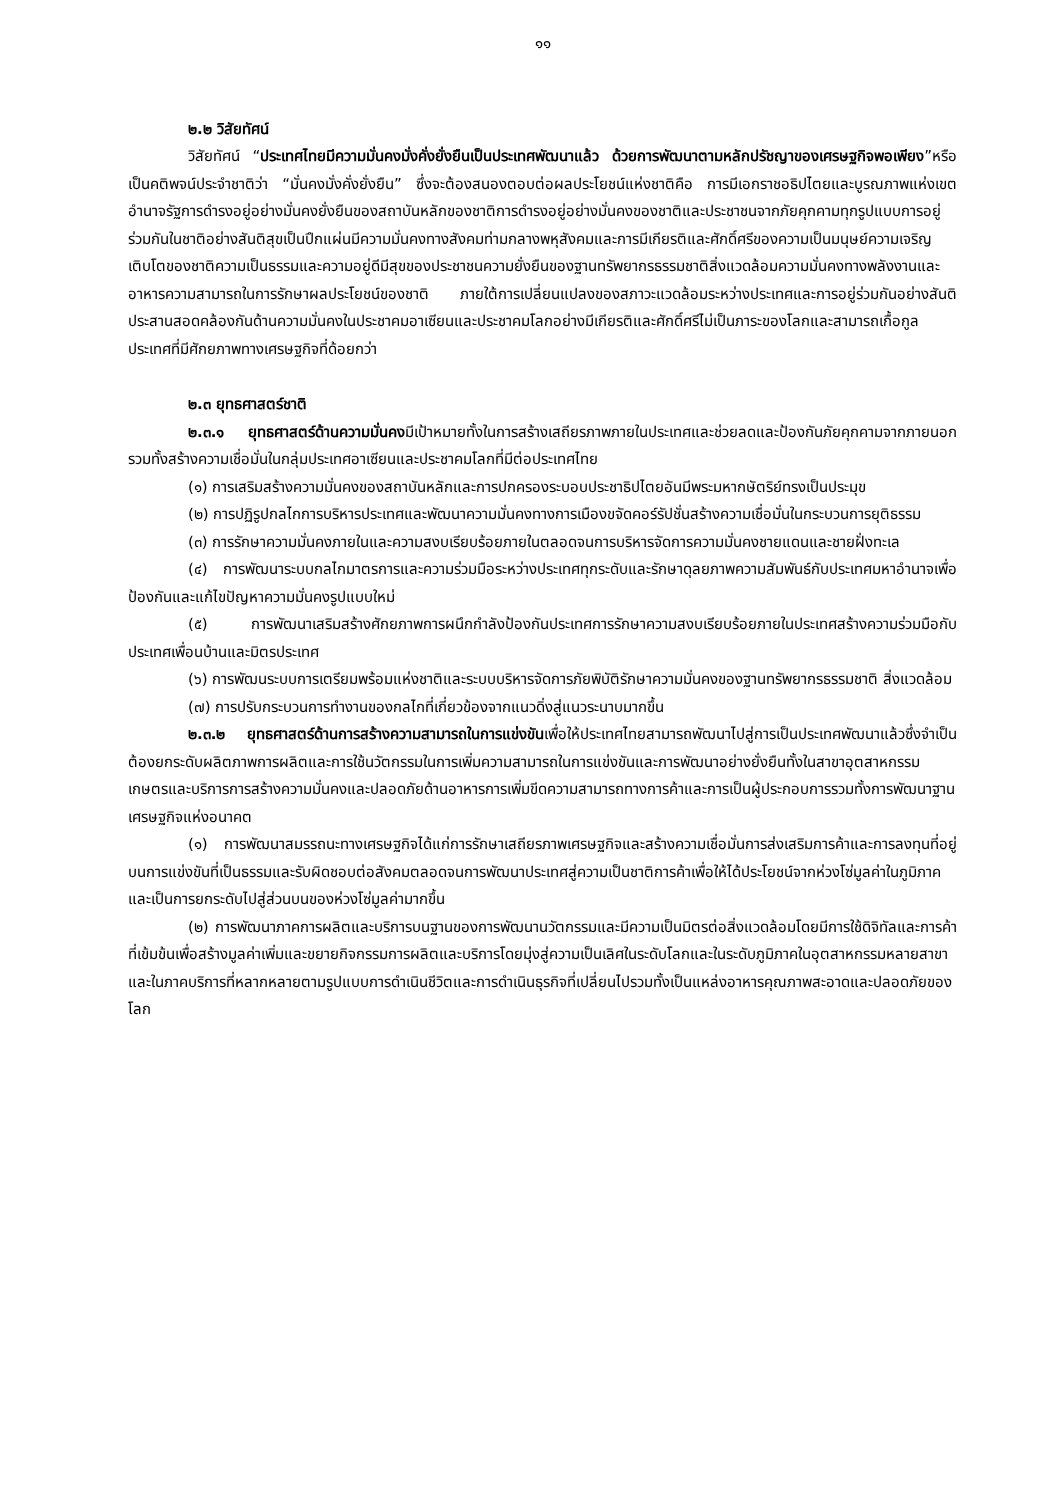๑๑
๒.๒ วิสัยทัศน์
วิสัยทัศน์ “ประเทศไทยมีความมั่นคงมั่งคั่งยั่งยืนเป็นประเทศพัฒนาแล้ว ด้วยการพัฒนาตามหลักปรัชญาของเศรษฐกิจพอเพียง”หรือเป็นคติพจน์ประจำชาติว่า “มั่นคงมั่งคั่งยั่งยืน” ซึ่งจะต้องสนองตอบต่อผลประโยชน์แห่งชาติคือ การมีเอกราชอธิปไตยและบูรณภาพแห่งเขตอำนาจรัฐการดำรงอยู่อย่างมั่นคงยั่งยืนของสถาบันหลักของชาติการดำรงอยู่อย่างมั่นคงของชาติและประชาชนจากภัยคุกคามทุกรูปแบบการอยู่ร่วมกันในชาติอย่างสันติสุขเป็นปึกแผ่นมีความมั่นคงทางสังคมท่ามกลางพหุสังคมและการมีเกียรติและศักดิ์ศรีของความเป็นมนุษย์ความเจริญเติบโตของชาติความเป็นธรรมและความอยู่ดีมีสุขของประชาชนความยั่งยืนของฐานทรัพยากรธรรมชาติสิ่งแวดล้อมความมั่นคงทางพลังงานและอาหารความสามารถในการรักษาผลประโยชน์ของชาติ ภายใต้การเปลี่ยนแปลงของสภาวะแวดล้อมระหว่างประเทศและการอยู่ร่วมกันอย่างสันติประสานสอดคล้องกันด้านความมั่นคงในประชาคมอาเซียนและประชาคมโลกอย่างมีเกียรติและศักดิ์ศรีไม่เป็นภาระของโลกและสามารถเกื้อกูลประเทศที่มีศักยภาพทางเศรษฐกิจที่ด้อยกว่า
๒.๓ ยุทธศาสตร์ชาติ
๒.๓.๑ ยุทธศาสตร์ด้านความมั่นคงมีเป้าหมายทั้งในการสร้างเสถียรภาพภายในประเทศและช่วยลดและป้องกันภัยคุกคามจากภายนอกรวมทั้งสร้างความเชื่อมั่นในกลุ่มประเทศอาเซียนและประชาคมโลกที่มีต่อประเทศไทย
(๑) การเสริมสร้างความมั่นคงของสถาบันหลักและการปกครองระบอบประชาธิปไตยอันมีพระมหากษัตริย์ทรงเป็นประมุข
(๒) การปฏิรูปกลไกการบริหารประเทศและพัฒนาความมั่นคงทางการเมืองขจัดคอร์รัปชั่นสร้างความเชื่อมั่นในกระบวนการยุติธรรม
(๓) การรักษาความมั่นคงภายในและความสงบเรียบร้อยภายในตลอดจนการบริหารจัดการความมั่นคงชายแดนและชายฝั่งทะเล
(๔) การพัฒนาระบบกลไกมาตรการและความร่วมมือระหว่างประเทศทุกระดับและรักษาดุลยภาพความสัมพันธ์กับประเทศมหาอำนาจเพื่อป้องกันและแก้ไขปัญหาความมั่นคงรูปแบบใหม่
(๕) การพัฒนาเสริมสร้างศักยภาพการผนึกกำลังป้องกันประเทศการรักษาความสงบเรียบร้อยภายในประเทศสร้างความร่วมมือกับประเทศเพื่อนบ้านและมิตรประเทศ
(๖) การพัฒนระบบการเตรียมพร้อมแห่งชาติและระบบบริหารจัดการภัยพิบัติรักษาความมั่นคงของฐานทรัพยากรธรรมชาติ สิ่งแวดล้อม
(๗) การปรับกระบวนการทำงานของกลไกที่เกี่ยวข้องจากแนวดิ่งสู่แนวระนาบมากขึ้น
๒.๓.๒ ยุทธศาสตร์ด้านการสร้างความสามารถในการแข่งขันเพื่อให้ประเทศไทยสามารถพัฒนาไปสู่การเป็นประเทศพัฒนาแล้วซึ่งจำเป็นต้องยกระดับผลิตภาพการผลิตและการใช้นวัตกรรมในการเพิ่มความสามารถในการแข่งขันและการพัฒนาอย่างยั่งยืนทั้งในสาขาอุตสาหกรรมเกษตรและบริการการสร้างความมั่นคงและปลอดภัยด้านอาหารการเพิ่มขีดความสามารถทางการค้าและการเป็นผู้ประกอบการรวมทั้งการพัฒนาฐานเศรษฐกิจแห่งอนาคต
(๑) การพัฒนาสมรรถนะทางเศรษฐกิจได้แก่การรักษาเสถียรภาพเศรษฐกิจและสร้างความเชื่อมั่นการส่งเสริมการค้าและการลงทุนที่อยู่บนการแข่งขันที่เป็นธรรมและรับผิดชอบต่อสังคมตลอดจนการพัฒนาประเทศสู่ความเป็นชาติการค้าเพื่อให้ได้ประโยชน์จากห่วงโซ่มูลค่าในภูมิภาคและเป็นการยกระดับไปสู่ส่วนบนของห่วงโซ่มูลค่ามากขึ้น
(๒) การพัฒนาภาคการผลิตและบริการบนฐานของการพัฒนานวัตกรรมและมีความเป็นมิตรต่อสิ่งแวดล้อมโดยมีการใช้ดิจิทัลและการค้าที่เข้มข้นเพื่อสร้างมูลค่าเพิ่มและขยายกิจกรรมการผลิตและบริการโดยมุ่งสู่ความเป็นเลิศในระดับโลกและในระดับภูมิภาคในอุตสาหกรรมหลายสาขาและในภาคบริการที่หลากหลายตามรูปแบบการดำเนินชีวิตและการดำเนินธุรกิจที่เปลี่ยนไปรวมทั้งเป็นแหล่งอาหารคุณภาพสะอาดและปลอดภัยของโลก